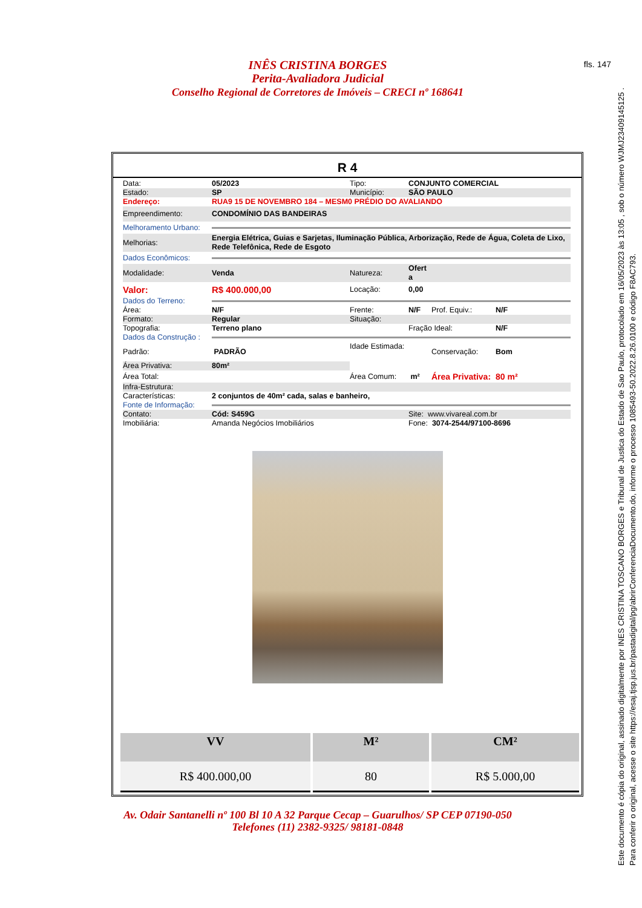fls. 147
INÊS CRISTINA BORGES
Perita-Avaliadora Judicial
Conselho Regional de Corretores de Imóveis – CRECI nº 168641
R 4
| Data: | 05/2023 | Tipo: | CONJUNTO COMERCIAL | | |
| Estado: | SP | Município: | SÃO PAULO | | |
| Endereço: | RUA9 15 DE NOVEMBRO 184 – MESM0 PRÉDIO DO AVALIANDO | | | | |
| Empreendimento: | CONDOMÍNIO DAS BANDEIRAS | | | | |
| Melhoramento Urbano: | | | | | |
| Melhorias: | Energia Elétrica, Guias e Sarjetas, Iluminação Pública, Arborização, Rede de Água, Coleta de Lixo, Rede Telefônica, Rede de Esgoto | | | | |
| Dados Econômicos: | | | | | |
| Modalidade: | Venda | Natureza: | Ofert a | | |
| Valor: | R$ 400.000,00 | Locação: | 0,00 | | |
| Dados do Terreno: | | | | | |
| Área: | N/F | Frente: | N/F | Prof. Equiv.: | N/F |
| Formato: | Regular | Situação: | | | |
| Topografia: | Terreno plano | | Fração Ideal: | | N/F |
| Dados da Construção : | | | | | |
| Padrão: | PADRÃO | Idade Estimada: | | Conservação: | Bom |
| Área Privativa: | 80m² | | | | |
| Área Total: | | Área Comum: | m² | Área Privativa: | 80 m² |
| Infra-Estrutura: | | | | | |
| Características: | 2 conjuntos de 40m² cada, salas e banheiro, | | | | |
| Fonte de Informação: | | | | | |
| Contato: | Cód: S459G | | Site: www.vivareal.com.br | | |
| Imobiliária: | Amanda Negócios Imobiliários | | Fone: 3074-2544/97100-8696 | | |
| VV | M² | CM² |
| --- | --- | --- |
| R$ 400.000,00 | 80 | R$ 5.000,00 |
Av. Odair Santanelli nº 100 Bl 10 A 32 Parque Cecap – Guarulhos/ SP CEP 07190-050
Telefones (11) 2382-9325/ 98181-0848
Este documento é cópia do original, assinado digitalmente por INES CRISTINA TOSCANO BORGES e Tribunal de Justica do Estado de Sao Paulo, protocolado em 16/05/2023 às 13:05 , sob o número WJMJ23409145125 .
Para conferir o original, acesse o site https://esaj.tjsp.jus.br/pastadigital/pg/abrirConferenciaDocumento.do, informe o processo 1085493-50.2022.8.26.0100 e código F8AC793.